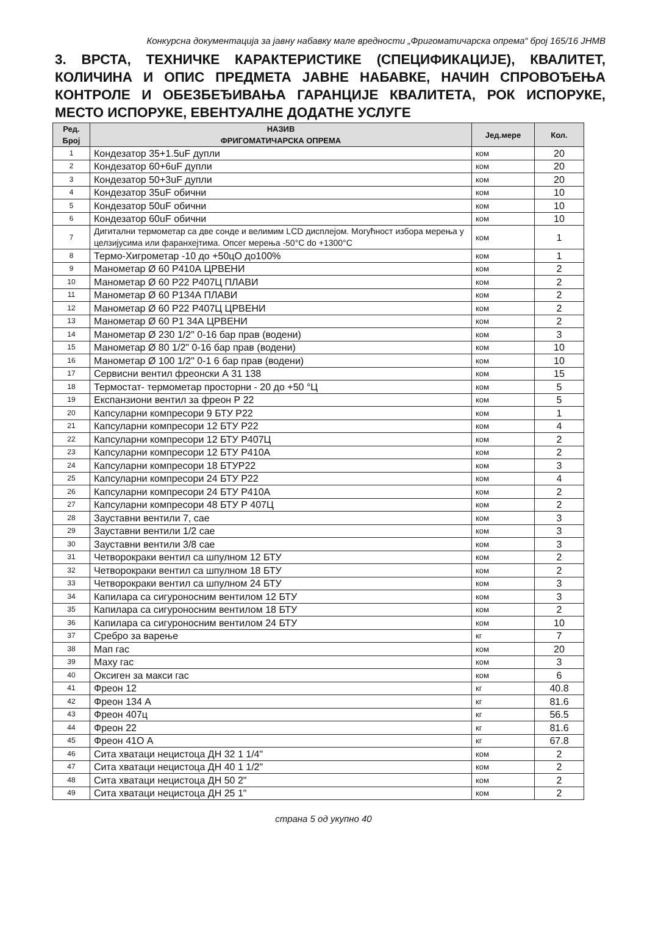Конкурсна документација за јавну набавку мале вредности „Фригоматичарска опрема“ број 165/16 ЈНМВ
3. ВРСТА, ТЕХНИЧКЕ КАРАКТЕРИСТИКЕ (СПЕЦИФИКАЦИЈЕ), КВАЛИТЕТ, КОЛИЧИНА И ОПИС ПРЕДМЕТА ЈАВНЕ НАБАВКЕ, НАЧИН СПРОВОЂЕЊА КОНТРОЛЕ И ОБЕЗБЕЂИВАЊА ГАРАНЦИЈЕ КВАЛИТЕТА, РОК ИСПОРУКЕ, МЕСТО ИСПОРУКЕ, ЕВЕНТУАЛНЕ ДОДАТНЕ УСЛУГЕ
| Ред. Број | НАЗИВ ФРИГОМАТИЧАРСКА ОПРЕМА | Јед.мере | Кол. |
| --- | --- | --- | --- |
| 1 | Кондезатор 35+1.5uF дупли | ком | 20 |
| 2 | Кондезатор 60+6uF дупли | ком | 20 |
| 3 | Кондезатор 50+3uF дупли | ком | 20 |
| 4 | Кондезатор 35uF обични | ком | 10 |
| 5 | Кондезатор 50uF обични | ком | 10 |
| 6 | Кондезатор 60uF обични | ком | 10 |
| 7 | Дигитални термометар са две сонде и велимим LCD дисплејом. Могућност избора мерења у целзијусима или фаранхејтима. Опсег мерења -50°C do +1300°C | ком | 1 |
| 8 | Термо-Хигрометар -10 до +50цО до100% | ком | 1 |
| 9 | Манометар Ø 60 Р410А ЦРВЕНИ | ком | 2 |
| 10 | Манометар Ø 60 Р22 Р407Ц ПЛАВИ | ком | 2 |
| 11 | Манометар Ø 60 Р134А ПЛАВИ | ком | 2 |
| 12 | Манометар Ø 60 Р22 Р407Ц ЦРВЕНИ | ком | 2 |
| 13 | Манометар Ø 60 Р1 34А ЦРВЕНИ | ком | 2 |
| 14 | Манометар Ø 230 1/2" 0-16 бар прав (водени) | ком | 3 |
| 15 | Манометар Ø 80 1/2" 0-16 бар прав (водени) | ком | 10 |
| 16 | Манометар Ø 100 1/2" 0-1 6 бар прав (водени) | ком | 10 |
| 17 | Сервисни вентил фреонски А 31 138 | ком | 15 |
| 18 | Термостат- термометар просторни - 20 до +50 °Ц | ком | 5 |
| 19 | Експанзиони вентил за фреон Р 22 | ком | 5 |
| 20 | Капсуларни компресори 9 БТУ Р22 | ком | 1 |
| 21 | Капсуларни компресори 12 БТУ Р22 | ком | 4 |
| 22 | Капсуларни компресори 12 БТУ Р407Ц | ком | 2 |
| 23 | Капсуларни компресори 12 БТУ Р410А | ком | 2 |
| 24 | Капсуларни компресори 18 БТУР22 | ком | 3 |
| 25 | Капсуларни компресори 24 БТУ Р22 | ком | 4 |
| 26 | Капсуларни компресори 24 БТУ Р410А | ком | 2 |
| 27 | Капсуларни компресори 48 БТУ Р 407Ц | ком | 2 |
| 28 | Зауставни вентили 7, сае | ком | 3 |
| 29 | Зауставни вентили 1/2 сае | ком | 3 |
| 30 | Зауставни вентили 3/8 сае | ком | 3 |
| 31 | Четворокраки вентил са шпулном 12 БТУ | ком | 2 |
| 32 | Четворокраки вентил са шпулном 18 БТУ | ком | 2 |
| 33 | Четворокраки вентил са шпулном 24 БТУ | ком | 3 |
| 34 | Капилара са сигуроносним вентилом 12 БТУ | ком | 3 |
| 35 | Капилара са сигуроносним вентилом 18 БТУ | ком | 2 |
| 36 | Капилара са сигуроносним вентилом 24 БТУ | ком | 10 |
| 37 | Сребро за варење | кг | 7 |
| 38 | Мап гас | ком | 20 |
| 39 | Маху гас | ком | 3 |
| 40 | Оксиген за макси гас | ком | 6 |
| 41 | Фреон 12 | кг | 40.8 |
| 42 | Фреон 134 А | кг | 81.6 |
| 43 | Фреон 407ц | кг | 56.5 |
| 44 | Фреон 22 | кг | 81.6 |
| 45 | Фреон 41О А | кг | 67.8 |
| 46 | Сита хватаци нецистоца ДН 32 1 1/4" | ком | 2 |
| 47 | Сита хватаци нецистоца ДН 40 1 1/2" | ком | 2 |
| 48 | Сита хватаци нецистоца ДН 50 2" | ком | 2 |
| 49 | Сита хватаци нецистоца ДН 25 1" | ком | 2 |
страна 5 од укупно 40